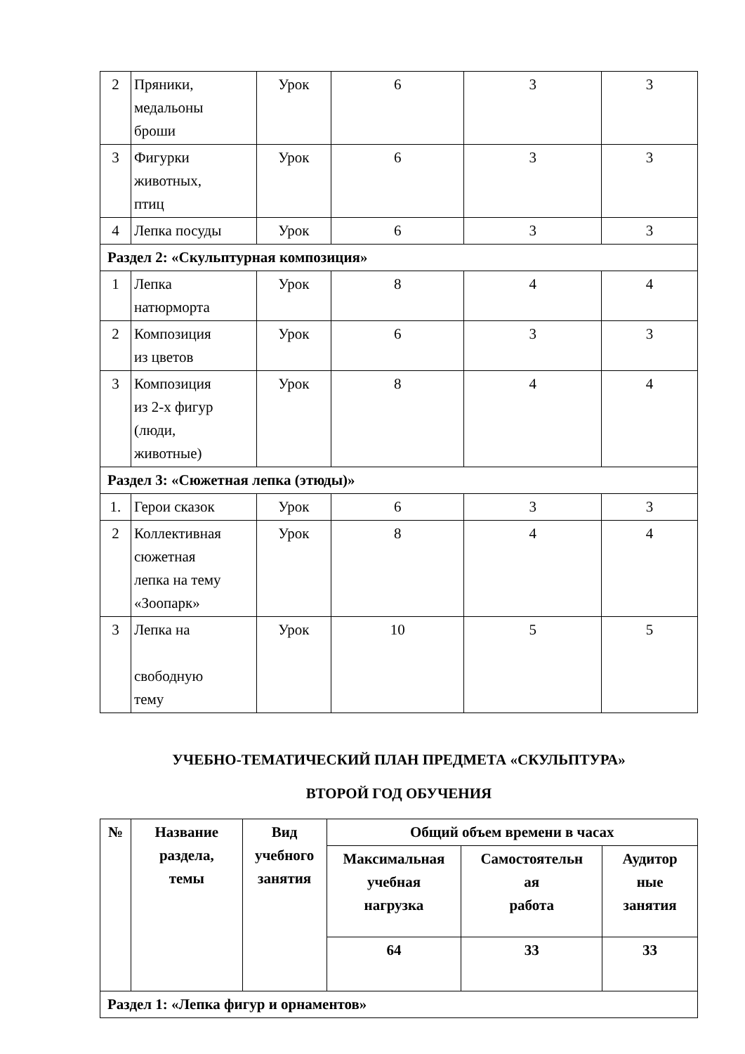| 2 | Пряники, медальоны броши | Урок | 6 | 3 | 3 |
| 3 | Фигурки животных, птиц | Урок | 6 | 3 | 3 |
| 4 | Лепка посуды | Урок | 6 | 3 | 3 |
| Раздел 2: «Скульптурная композиция» | | | | | |
| 1 | Лепка натюрморта | Урок | 8 | 4 | 4 |
| 2 | Композиция из цветов | Урок | 6 | 3 | 3 |
| 3 | Композиция из 2-х фигур (люди, животные) | Урок | 8 | 4 | 4 |
| Раздел 3: «Сюжетная лепка (этюды)» | | | | | |
| 1. | Герои сказок | Урок | 6 | 3 | 3 |
| 2 | Коллективная сюжетная лепка на тему «Зоопарк» | Урок | 8 | 4 | 4 |
| 3 | Лепка на свободную тему | Урок | 10 | 5 | 5 |
УЧЕБНО-ТЕМАТИЧЕСКИЙ ПЛАН ПРЕДМЕТА «СКУЛЬПТУРА»
ВТОРОЙ ГОД ОБУЧЕНИЯ
| № | Название раздела, темы | Вид учебного занятия | Общий объем времени в часах | | |
| --- | --- | --- | --- | --- | --- |
| | | | Максимальная учебная нагрузка | Самостоятельн ая работа | Аудитор ные занятия |
| | | | 64 | 33 | 33 |
| Раздел 1: «Лепка фигур и орнаментов» | | | | | |